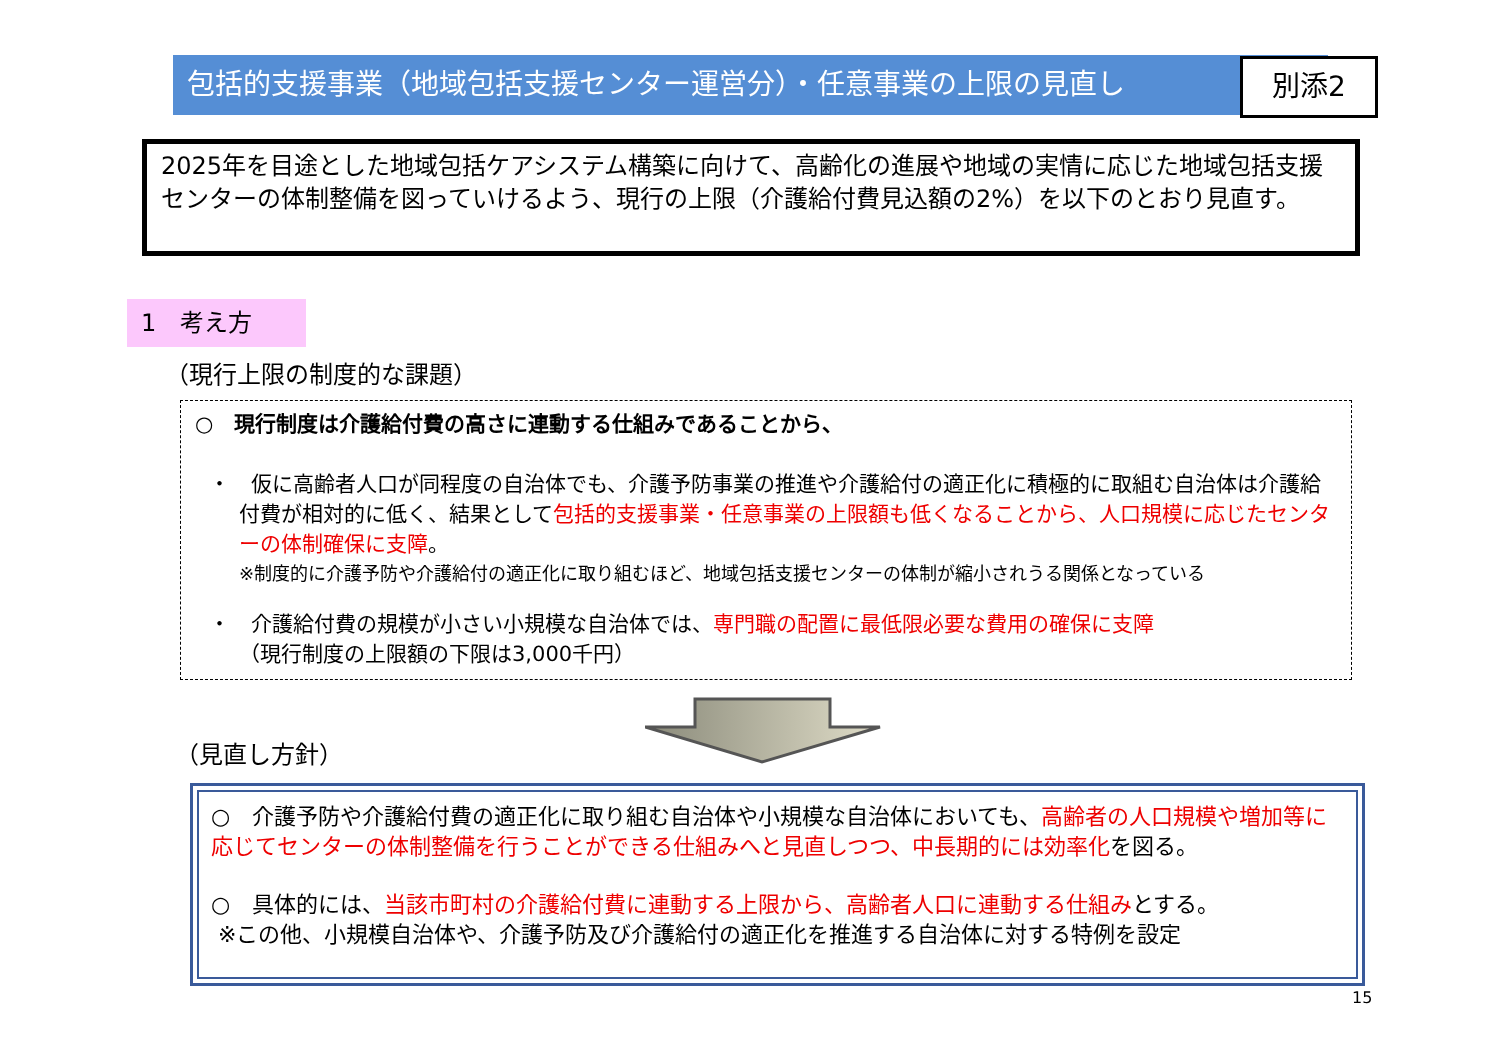包括的支援事業（地域包括支援センター運営分）・任意事業の上限の見直し 別添2
2025年を目途とした地域包括ケアシステム構築に向けて、高齢化の進展や地域の実情に応じた地域包括支援センターの体制整備を図っていけるよう、現行の上限（介護給付費見込額の2%）を以下のとおり見直す。
1　考え方
（現行上限の制度的な課題）
○　現行制度は介護給付費の高さに連動する仕組みであることから、
・　仮に高齢者人口が同程度の自治体でも、介護予防事業の推進や介護給付の適正化に積極的に取組む自治体は介護給付費が相対的に低く、結果として包括的支援事業・任意事業の上限額も低くなることから、人口規模に応じたセンターの体制確保に支障。
※制度的に介護予防や介護給付の適正化に取り組むほど、地域包括支援センターの体制が縮小されうる関係となっている
・　介護給付費の規模が小さい小規模な自治体では、専門職の配置に最低限必要な費用の確保に支障
（現行制度の上限額の下限は3,000千円）
（見直し方針）
○　介護予防や介護給付費の適正化に取り組む自治体や小規模な自治体においても、高齢者の人口規模や増加等に応じてセンターの体制整備を行うことができる仕組みへと見直しつつ、中長期的には効率化を図る。
○　具体的には、当該市町村の介護給付費に連動する上限から、高齢者人口に連動する仕組みとする。
※この他、小規模自治体や、介護予防及び介護給付の適正化を推進する自治体に対する特例を設定
15